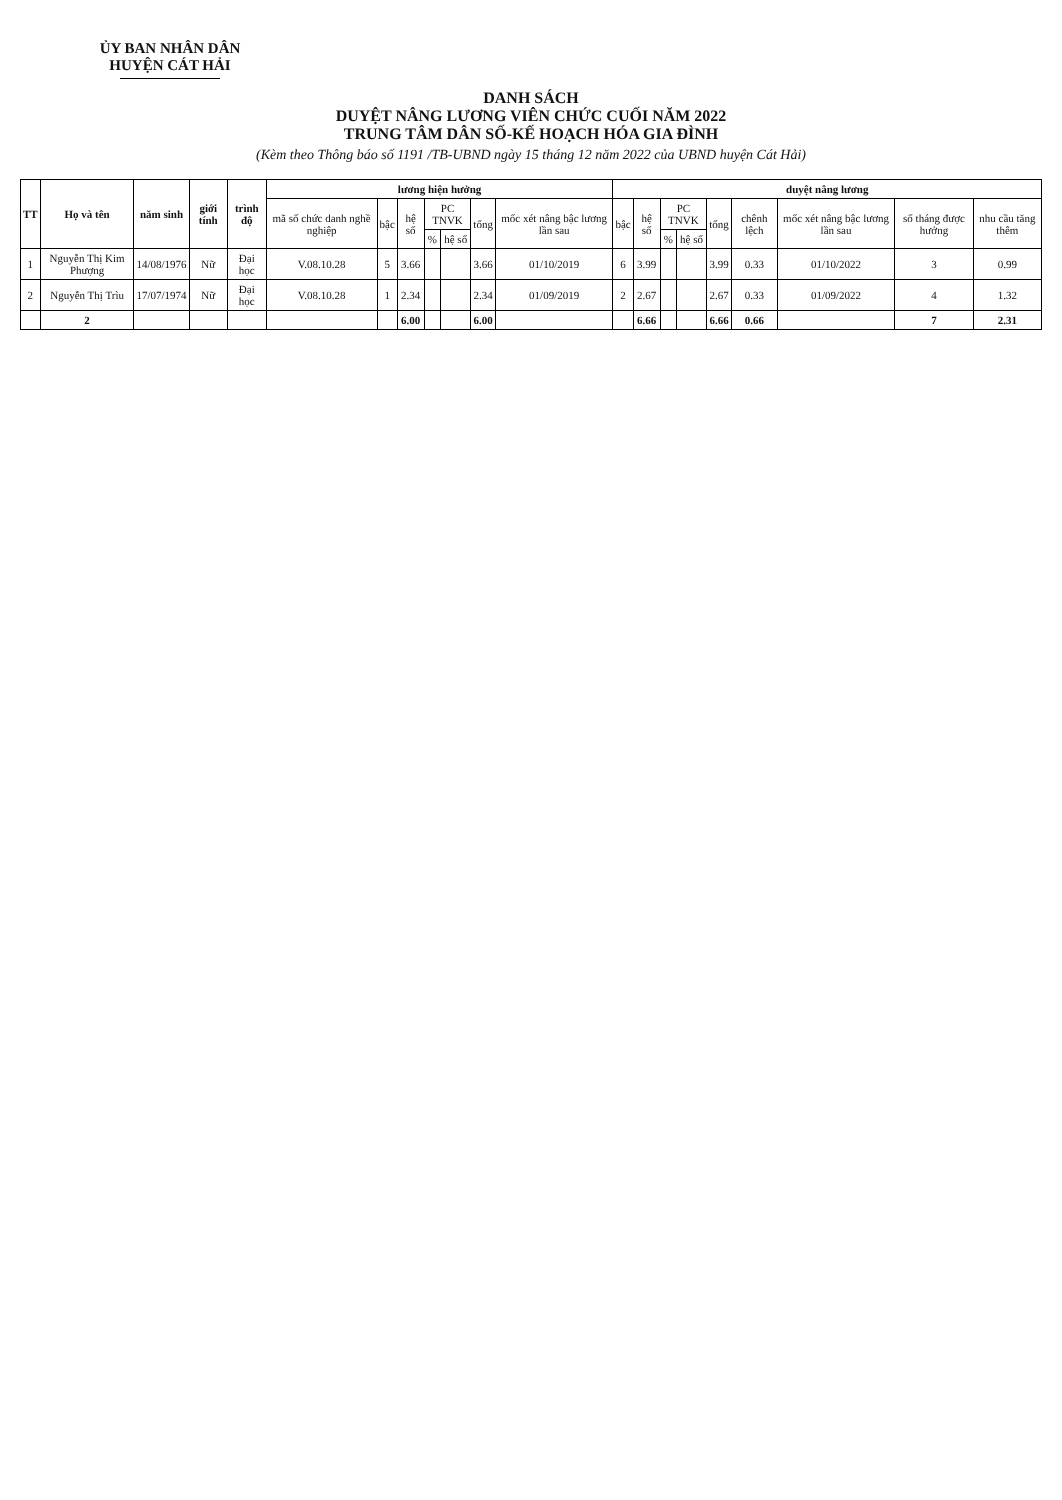ỦY BAN NHÂN DÂN
HUYỆN CÁT HẢI
DANH SÁCH
DUYỆT NÂNG LƯƠNG VIÊN CHỨC CUỐI NĂM 2022
TRUNG TÂM DÂN SỐ-KẾ HOẠCH HÓA GIA ĐÌNH
(Kèm theo Thông báo số 1191 /TB-UBND ngày 15 tháng 12 năm 2022 của UBND huyện Cát Hải)
| TT | Họ và tên | năm sinh | giới tính | trình độ | lương hiện hưởng | | | | | | | duyệt nâng lương | | | | | | | | |
| --- | --- | --- | --- | --- | --- | --- | --- | --- | --- | --- | --- | --- | --- | --- | --- | --- | --- | --- | --- | --- |
| | | | | | mã số chức danh nghề nghiệp | bậc | hệ số | PC TNVK | | tổng | mốc xét nâng bậc lương lần sau | bậc | hệ số | PC TNVK | | tổng | chênh lệch | mốc xét nâng bậc lương lần sau | số tháng được hưởng | nhu cầu tăng thêm |
| | | | | | | | | % | hệ số | | | | | % | hệ số | | | | | |
| 1 | Nguyễn Thị Kim Phượng | 14/08/1976 | Nữ | Đại học | V.08.10.28 | 5 | 3.66 | | | 3.66 | 01/10/2019 | 6 | 3.99 | | | 3.99 | 0.33 | 01/10/2022 | 3 | 0.99 |
| 2 | Nguyễn Thị Trìu | 17/07/1974 | Nữ | Đại học | V.08.10.28 | 1 | 2.34 | | | 2.34 | 01/09/2019 | 2 | 2.67 | | | 2.67 | 0.33 | 01/09/2022 | 4 | 1.32 |
| | 2 | | | | | | 6.00 | | | 6.00 | | | 6.66 | | | 6.66 | 0.66 | | 7 | 2.31 |